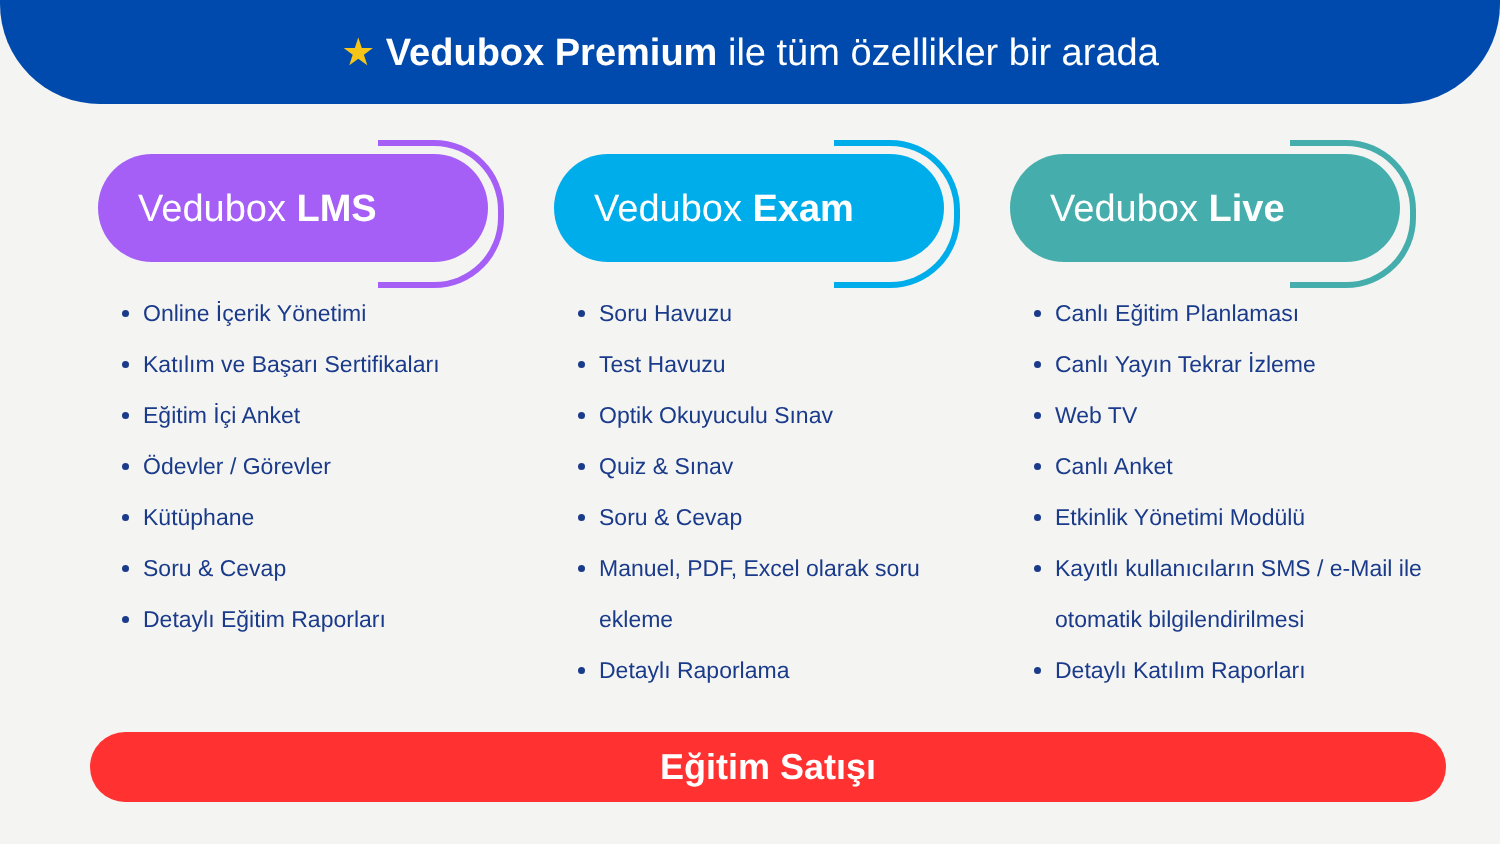★ Vedubox Premium ile tüm özellikler bir arada
Vedubox LMS
Online İçerik Yönetimi
Katılım ve Başarı Sertifikaları
Eğitim İçi Anket
Ödevler / Görevler
Kütüphane
Soru & Cevap
Detaylı Eğitim Raporları
Vedubox Exam
Soru Havuzu
Test Havuzu
Optik Okuyuculu Sınav
Quiz & Sınav
Soru & Cevap
Manuel, PDF, Excel olarak soru ekleme
Detaylı Raporlama
Vedubox Live
Canlı Eğitim Planlaması
Canlı Yayın Tekrar İzleme
Web TV
Canlı Anket
Etkinlik Yönetimi Modülü
Kayıtlı kullanıcıların SMS / e-Mail ile otomatik bilgilendirilmesi
Detaylı Katılım Raporları
Eğitim Satışı